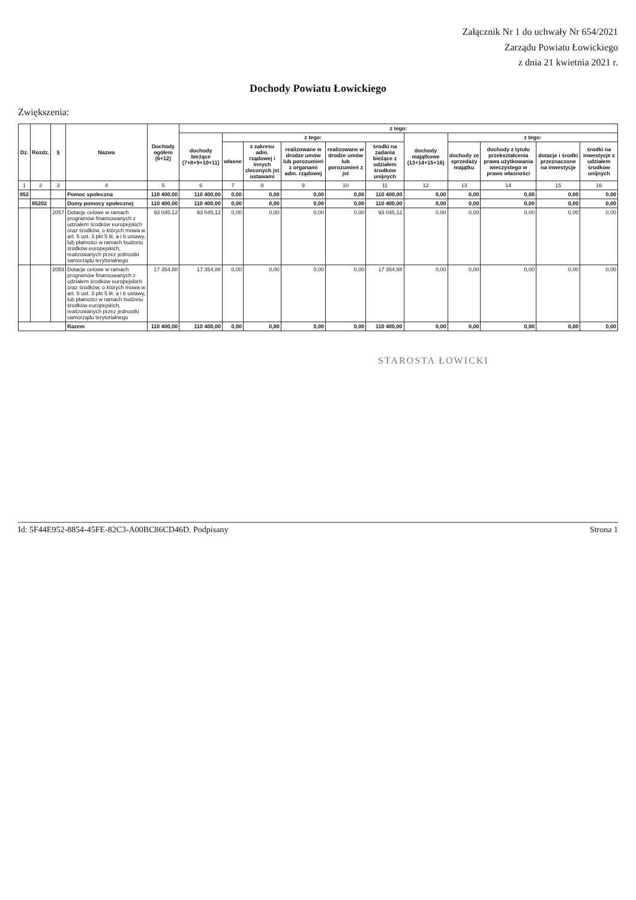Załącznik Nr 1 do uchwały Nr 654/2021
Zarządu Powiatu Łowickiego
z dnia 21 kwietnia 2021 r.
Dochody Powiatu Łowickiego
Zwiększenia:
| Dz. | Rozdz. | § | Nazwa | Dochody ogółem (6+12) | z tego: | | | | | | | | | | |
| --- | --- | --- | --- | --- | --- | --- | --- | --- | --- | --- | --- | --- | --- | --- | --- |
| | | | | | dochody bieżące (7+8+9+10+11) | z tego: | | | | | dochody majątkowe (13+14+15+16) | z tego: | | | |
| | | | | | | własne | z zakresu adm. rządowej i innych zleconych jst ustawami | realizowane w drodze umów lub porozumień z organami adm. rządowej | realizowane w drodze umów lub porozumień z jst | środki na zadania bieżące z udziałem środków unijnych | | dochody ze sprzedaży majątku | dochody z tytułu przekształcenia prawa użytkowania wieczystego w prawo własności | dotacje i środki przeznaczone na inwestycje | środki na inwestycje z udziałem środków unijnych |
| 1 | 2 | 3 | 4 | 5 | 6 | 7 | 8 | 9 | 10 | 11 | 12 | 13 | 14 | 15 | 16 |
| 852 | | | Pomoc społeczna | 110 400,00 | 110 400,00 | 0,00 | 0,00 | 0,00 | 0,00 | 110 400,00 | 0,00 | 0,00 | 0,00 | 0,00 | 0,00 |
| | 85202 | | Domy pomocy społecznej | 110 400,00 | 110 400,00 | 0,00 | 0,00 | 0,00 | 0,00 | 110 400,00 | 0,00 | 0,00 | 0,00 | 0,00 | 0,00 |
| | | 2057 | Dotacje celowe w ramach programów finansowanych z udziałem środków europejskich oraz środków, o których mowa w art. 5 ust. 3 pkt 5 lit. a i b ustawy, lub płatności w ramach budżetu środków europejskich, realizowanych przez jednostki samorządu terytorialnego | 93 045,12 | 93 045,12 | 0,00 | 0,00 | 0,00 | 0,00 | 93 045,12 | 0,00 | 0,00 | 0,00 | 0,00 | 0,00 |
| | | 2059 | Dotacje celowe w ramach programów finansowanych z udziałem środków europejskich oraz środków, o których mowa w art. 5 ust. 3 pkt 5 lit. a i b ustawy, lub płatności w ramach budżetu środków europejskich, realizowanych przez jednostki samorządu terytorialnego | 17 354,88 | 17 354,88 | 0,00 | 0,00 | 0,00 | 0,00 | 17 354,88 | 0,00 | 0,00 | 0,00 | 0,00 | 0,00 |
| | | | Razem | 110 400,00 | 110 400,00 | 0,00 | 0,00 | 0,00 | 0,00 | 110 400,00 | 0,00 | 0,00 | 0,00 | 0,00 | 0,00 |
STAROSTA ŁOWICKI
Id: 5F44E952-8854-45FE-82C3-A00BC86CD46D. Podpisany Strona 1